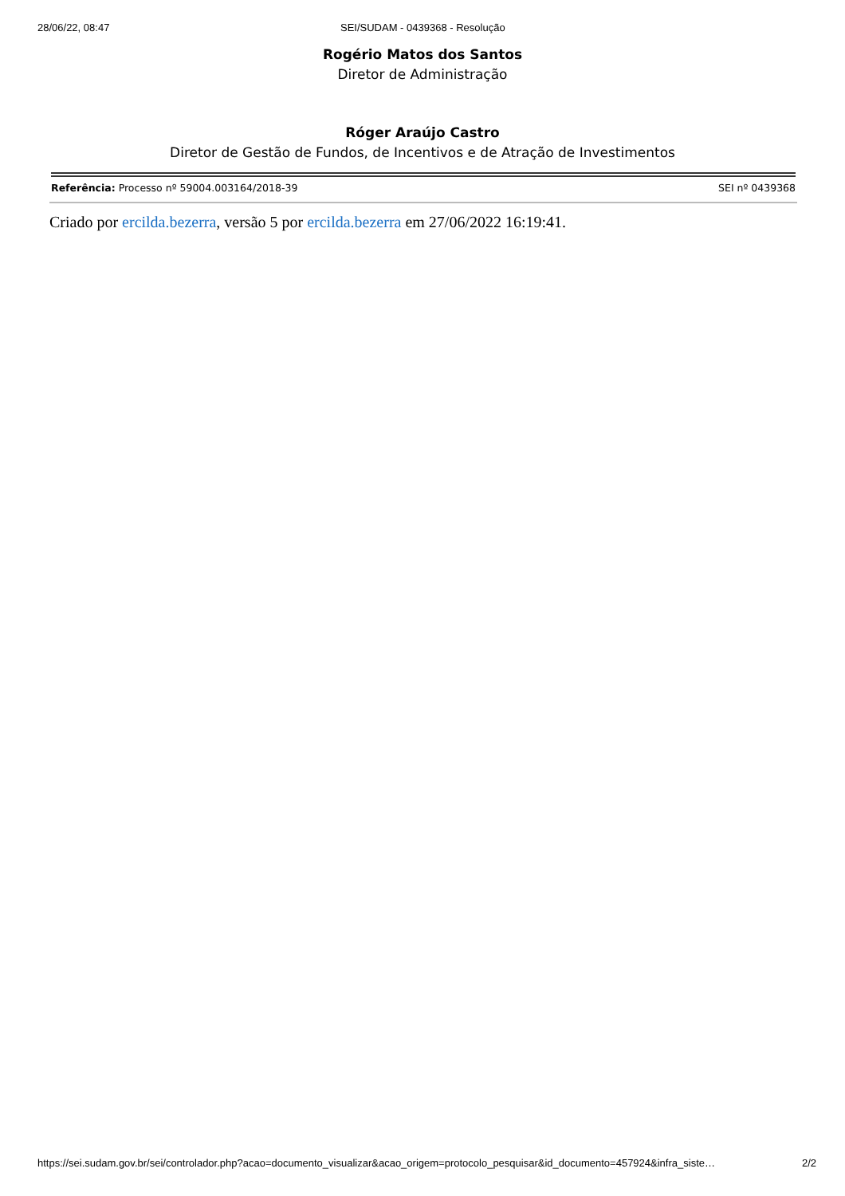28/06/22, 08:47 SEI/SUDAM - 0439368 - Resolução
Rogério Matos dos Santos
Diretor de Administração
Róger Araújo Castro
Diretor de Gestão de Fundos, de Incentivos e de Atração de Investimentos
Referência: Processo nº 59004.003164/2018-39 SEI nº 0439368
Criado por ercilda.bezerra, versão 5 por ercilda.bezerra em 27/06/2022 16:19:41.
https://sei.sudam.gov.br/sei/controlador.php?acao=documento_visualizar&acao_origem=protocolo_pesquisar&id_documento=457924&infra_siste… 2/2